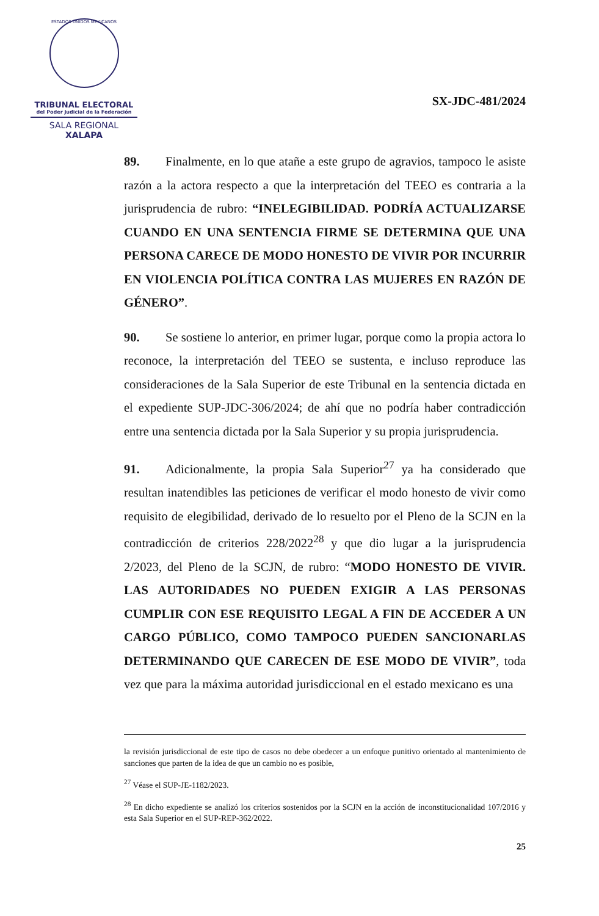ESTADOS UNIDOS MEXICANOS
TRIBUNAL ELECTORAL
del Poder Judicial de la Federación
SALA REGIONAL
XALAPA
SX-JDC-481/2024
89. Finalmente, en lo que atañe a este grupo de agravios, tampoco le asiste razón a la actora respecto a que la interpretación del TEEO es contraria a la jurisprudencia de rubro: “INELEGIBILIDAD. PODRÍA ACTUALIZARSE CUANDO EN UNA SENTENCIA FIRME SE DETERMINA QUE UNA PERSONA CARECE DE MODO HONESTO DE VIVIR POR INCURRIR EN VIOLENCIA POLÍTICA CONTRA LAS MUJERES EN RAZÓN DE GÉNERO”.
90. Se sostiene lo anterior, en primer lugar, porque como la propia actora lo reconoce, la interpretación del TEEO se sustenta, e incluso reproduce las consideraciones de la Sala Superior de este Tribunal en la sentencia dictada en el expediente SUP-JDC-306/2024; de ahí que no podría haber contradicción entre una sentencia dictada por la Sala Superior y su propia jurisprudencia.
91. Adicionalmente, la propia Sala Superior<sup>27</sup> ya ha considerado que resultan inatendibles las peticiones de verificar el modo honesto de vivir como requisito de elegibilidad, derivado de lo resuelto por el Pleno de la SCJN en la contradicción de criterios 228/2022<sup>28</sup> y que dio lugar a la jurisprudencia 2/2023, del Pleno de la SCJN, de rubro: “MODO HONESTO DE VIVIR. LAS AUTORIDADES NO PUEDEN EXIGIR A LAS PERSONAS CUMPLIR CON ESE REQUISITO LEGAL A FIN DE ACCEDER A UN CARGO PÚBLICO, COMO TAMPOCO PUEDEN SANCIONARLAS DETERMINANDO QUE CARECEN DE ESE MODO DE VIVIR”, toda vez que para la máxima autoridad jurisdiccional en el estado mexicano es una
la revisión jurisdiccional de este tipo de casos no debe obedecer a un enfoque punitivo orientado al mantenimiento de sanciones que parten de la idea de que un cambio no es posible,
<sup>27</sup> Véase el SUP-JE-1182/2023.
<sup>28</sup> En dicho expediente se analizó los criterios sostenidos por la SCJN en la acción de inconstitucionalidad 107/2016 y esta Sala Superior en el SUP-REP-362/2022.
25